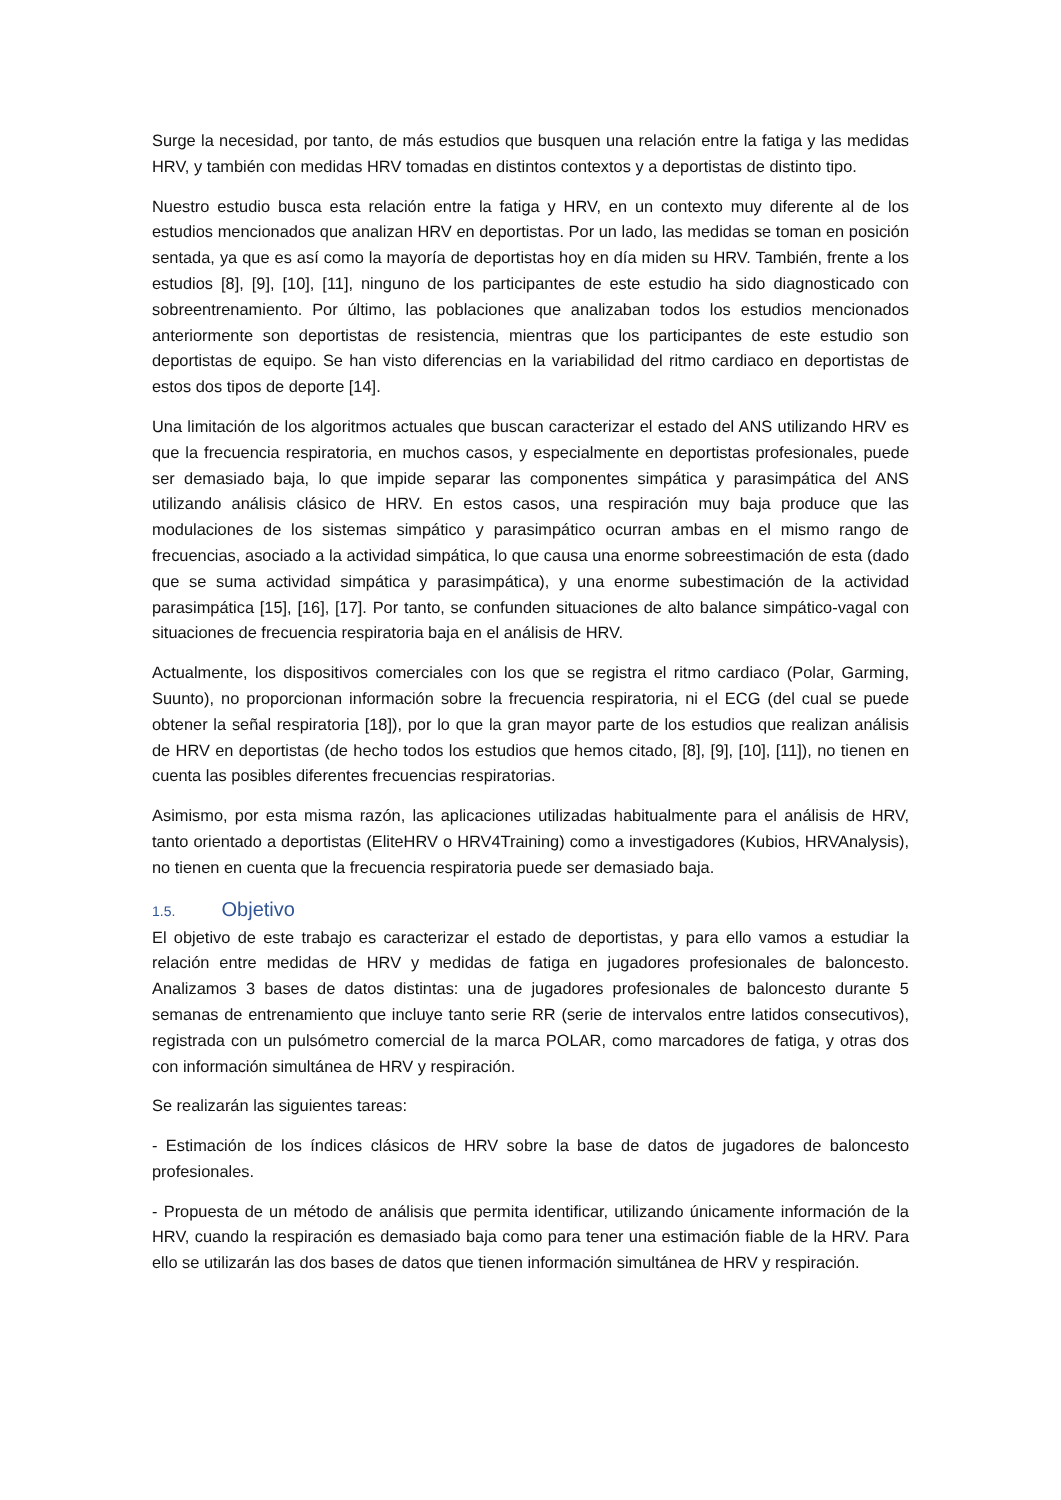Surge la necesidad, por tanto, de más estudios que busquen una relación entre la fatiga y las medidas HRV, y también con medidas HRV tomadas en distintos contextos y a deportistas de distinto tipo.
Nuestro estudio busca esta relación entre la fatiga y HRV, en un contexto muy diferente al de los estudios mencionados que analizan HRV en deportistas. Por un lado, las medidas se toman en posición sentada, ya que es así como la mayoría de deportistas hoy en día miden su HRV. También, frente a los estudios [8], [9], [10], [11], ninguno de los participantes de este estudio ha sido diagnosticado con sobreentrenamiento. Por último, las poblaciones que analizaban todos los estudios mencionados anteriormente son deportistas de resistencia, mientras que los participantes de este estudio son deportistas de equipo. Se han visto diferencias en la variabilidad del ritmo cardiaco en deportistas de estos dos tipos de deporte [14].
Una limitación de los algoritmos actuales que buscan caracterizar el estado del ANS utilizando HRV es que la frecuencia respiratoria, en muchos casos, y especialmente en deportistas profesionales, puede ser demasiado baja, lo que impide separar las componentes simpática y parasimpática del ANS utilizando análisis clásico de HRV. En estos casos, una respiración muy baja produce que las modulaciones de los sistemas simpático y parasimpático ocurran ambas en el mismo rango de frecuencias, asociado a la actividad simpática, lo que causa una enorme sobreestimación de esta (dado que se suma actividad simpática y parasimpática), y una enorme subestimación de la actividad parasimpática [15], [16], [17]. Por tanto, se confunden situaciones de alto balance simpático-vagal con situaciones de frecuencia respiratoria baja en el análisis de HRV.
Actualmente, los dispositivos comerciales con los que se registra el ritmo cardiaco (Polar, Garming, Suunto), no proporcionan información sobre la frecuencia respiratoria, ni el ECG (del cual se puede obtener la señal respiratoria [18]), por lo que la gran mayor parte de los estudios que realizan análisis de HRV en deportistas (de hecho todos los estudios que hemos citado, [8], [9], [10], [11]), no tienen en cuenta las posibles diferentes frecuencias respiratorias.
Asimismo, por esta misma razón, las aplicaciones utilizadas habitualmente para el análisis de HRV, tanto orientado a deportistas (EliteHRV o HRV4Training) como a investigadores (Kubios, HRVAnalysis), no tienen en cuenta que la frecuencia respiratoria puede ser demasiado baja.
1.5. Objetivo
El objetivo de este trabajo es caracterizar el estado de deportistas, y para ello vamos a estudiar la relación entre medidas de HRV y medidas de fatiga en jugadores profesionales de baloncesto. Analizamos 3 bases de datos distintas: una de jugadores profesionales de baloncesto durante 5 semanas de entrenamiento que incluye tanto serie RR (serie de intervalos entre latidos consecutivos), registrada con un pulsómetro comercial de la marca POLAR, como marcadores de fatiga, y otras dos con información simultánea de HRV y respiración.
Se realizarán las siguientes tareas:
- Estimación de los índices clásicos de HRV sobre la base de datos de jugadores de baloncesto profesionales.
- Propuesta de un método de análisis que permita identificar, utilizando únicamente información de la HRV, cuando la respiración es demasiado baja como para tener una estimación fiable de la HRV. Para ello se utilizarán las dos bases de datos que tienen información simultánea de HRV y respiración.